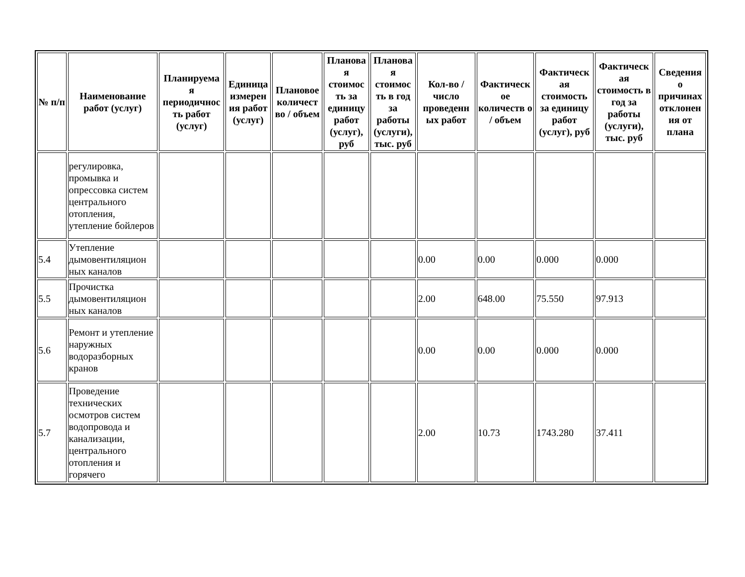| № п/п | Наименование работ (услуг) | Планируема я периодичнос ть работ (услуг) | Единица измерен ия работ (услуг) | Плановое количест во / объем | Планова я стоимос ть за единицу работ (услуг), руб | Планова я стоимос ть в год за работы (услуги), тыс. руб | Кол-во / число проведенн ых работ | Фактическ ое количеств о / объем | Фактическ ая стоимость за единицу работ (услуг), руб | Фактическ ая стоимость в год за работы (услуги), тыс. руб | Сведения о причинах отклонен ия от плана |
| --- | --- | --- | --- | --- | --- | --- | --- | --- | --- | --- | --- |
| | регулировка, промывка и опрессовка систем центрального отопления, утепление бойлеров | | | | | | | | | | |
| 5.4 | Утепление дымовентиляцион ных каналов | | | | | | 0.00 | 0.00 | 0.000 | 0.000 | |
| 5.5 | Прочистка дымовентиляцион ных каналов | | | | | | 2.00 | 648.00 | 75.550 | 97.913 | |
| 5.6 | Ремонт и утепление наружных водоразборных кранов | | | | | | 0.00 | 0.00 | 0.000 | 0.000 | |
| 5.7 | Проведение технических осмотров систем водопровода и канализации, центрального отопления и горячего | | | | | | 2.00 | 10.73 | 1743.280 | 37.411 | |